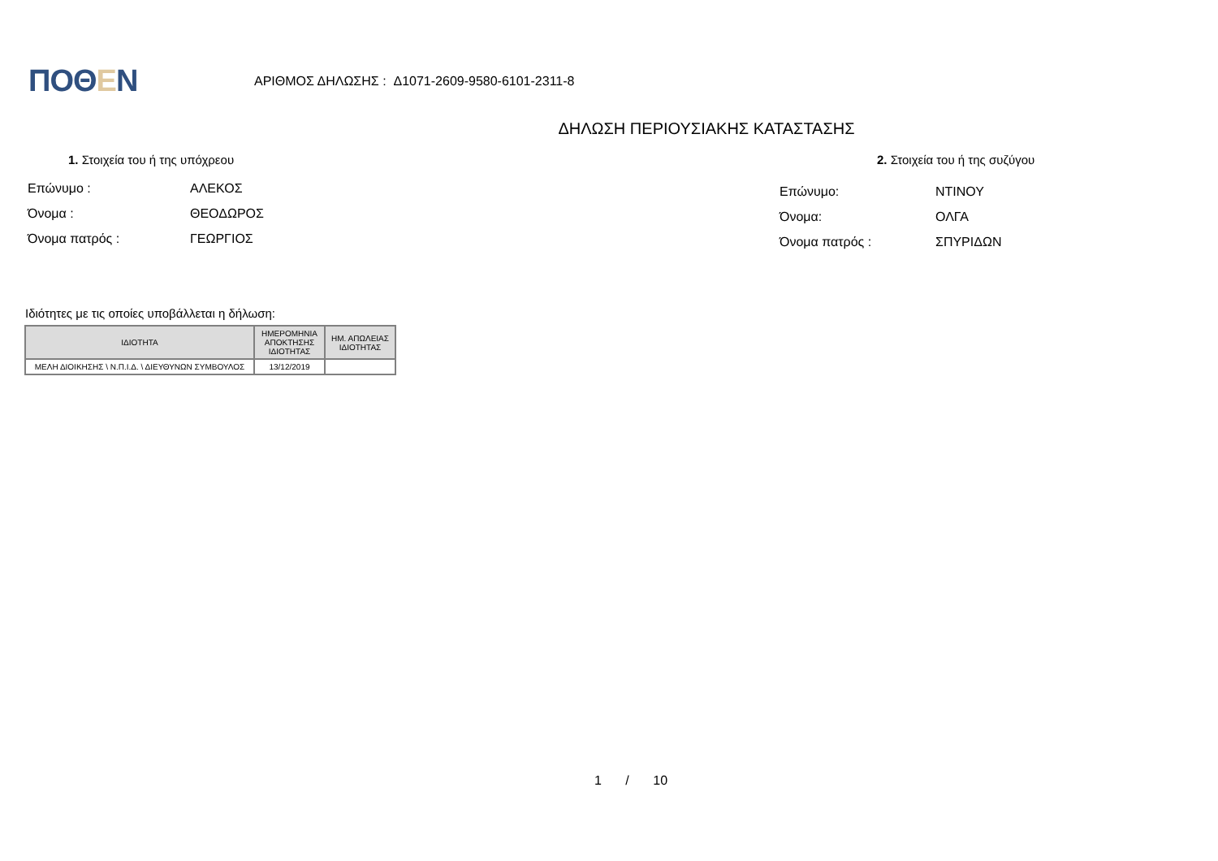ΠΟΘΕΝ
ΑΡΙΘΜΟΣ ΔΗΛΩΣΗΣ : Δ1071-2609-9580-6101-2311-8
ΔΗΛΩΣΗ ΠΕΡΙΟΥΣΙΑΚΗΣ ΚΑΤΑΣΤΑΣΗΣ
1. Στοιχεία του ή της υπόχρεου
Επώνυμο : ΑΛΕΚΟΣ
Όνομα : ΘΕΟΔΩΡΟΣ
Όνομα πατρός : ΓΕΩΡΓΙΟΣ
2. Στοιχεία του ή της συζύγου
Επώνυμο: ΝΤΙΝΟΥ
Όνομα: ΟΛΓΑ
Όνομα πατρός : ΣΠΥΡΙΔΩΝ
Ιδιότητες με τις οποίες υποβάλλεται η δήλωση:
| ΙΔΙΟΤΗΤΑ | ΗΜΕΡΟΜΗΝΙΑ ΑΠΟΚΤΗΣΗΣ ΙΔΙΟΤΗΤΑΣ | ΗΜ. ΑΠΩΛΕΙΑΣ ΙΔΙΟΤΗΤΑΣ |
| --- | --- | --- |
| ΜΕΛΗ ΔΙΟΙΚΗΣΗΣ \ Ν.Π.Ι.Δ. \ ΔΙΕΥΘΥΝΩΝ ΣΥΜΒΟΥΛΟΣ | 13/12/2019 | |
1 / 10